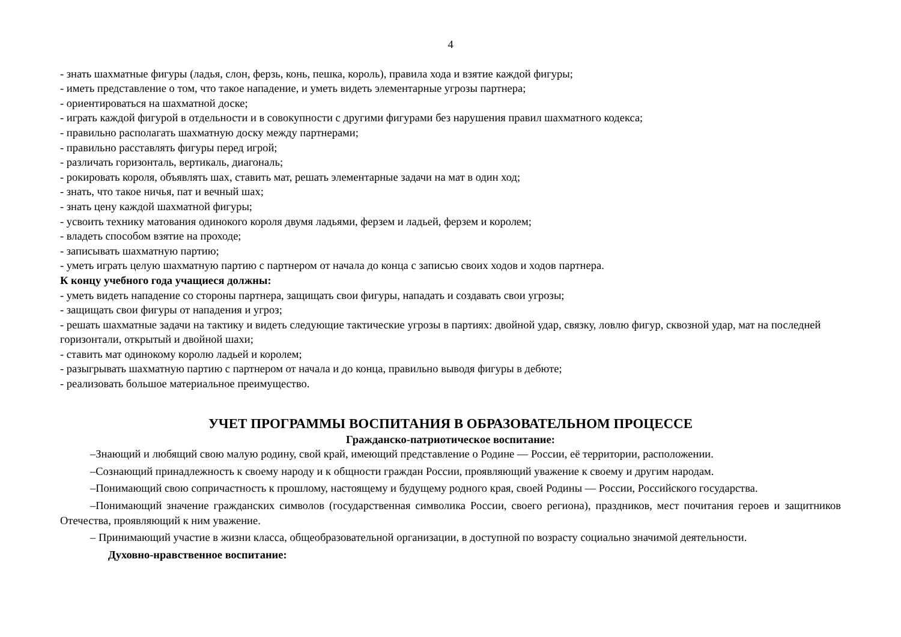4
- знать шахматные фигуры (ладья, слон, ферзь, конь, пешка, король), правила хода и взятие каждой фигуры;
- иметь представление о том, что такое нападение, и уметь видеть элементарные угрозы партнера;
- ориентироваться на шахматной доске;
- играть каждой фигурой в отдельности и в совокупности с другими фигурами без нарушения правил шахматного кодекса;
- правильно располагать шахматную доску между партнерами;
- правильно расставлять фигуры перед игрой;
- различать горизонталь, вертикаль, диагональ;
- рокировать короля, объявлять шах, ставить мат, решать элементарные задачи на мат в один ход;
- знать, что такое ничья, пат и вечный шах;
- знать цену каждой шахматной фигуры;
- усвоить технику матования одинокого короля двумя ладьями, ферзем и ладьей, ферзем и королем;
- владеть способом взятие на проходе;
- записывать шахматную партию;
- уметь играть целую шахматную партию с партнером от начала до конца с записью своих ходов и ходов партнера.
К концу учебного года учащиеся должны:
- уметь видеть нападение со стороны партнера, защищать свои фигуры, нападать и создавать свои угрозы;
- защищать свои фигуры от нападения и угроз;
- решать шахматные задачи на тактику и видеть следующие тактические угрозы в партиях: двойной удар, связку, ловлю фигур, сквозной удар, мат на последней горизонтали, открытый и двойной шахи;
- ставить мат одинокому королю ладьей и королем;
- разыгрывать шахматную партию с партнером от начала и до конца, правильно выводя фигуры в дебюте;
- реализовать большое материальное преимущество.
УЧЕТ ПРОГРАММЫ ВОСПИТАНИЯ В ОБРАЗОВАТЕЛЬНОМ ПРОЦЕССЕ
Гражданско-патриотическое воспитание:
–Знающий и любящий свою малую родину, свой край, имеющий представление о Родине — России, её территории, расположении.
–Сознающий принадлежность к своему народу и к общности граждан России, проявляющий уважение к своему и другим народам.
–Понимающий свою сопричастность к прошлому, настоящему и будущему родного края, своей Родины — России, Российского государства.
–Понимающий значение гражданских символов (государственная символика России, своего региона), праздников, мест почитания героев и защитников Отечества, проявляющий к ним уважение.
– Принимающий участие в жизни класса, общеобразовательной организации, в доступной по возрасту социально значимой деятельности.
Духовно-нравственное воспитание: